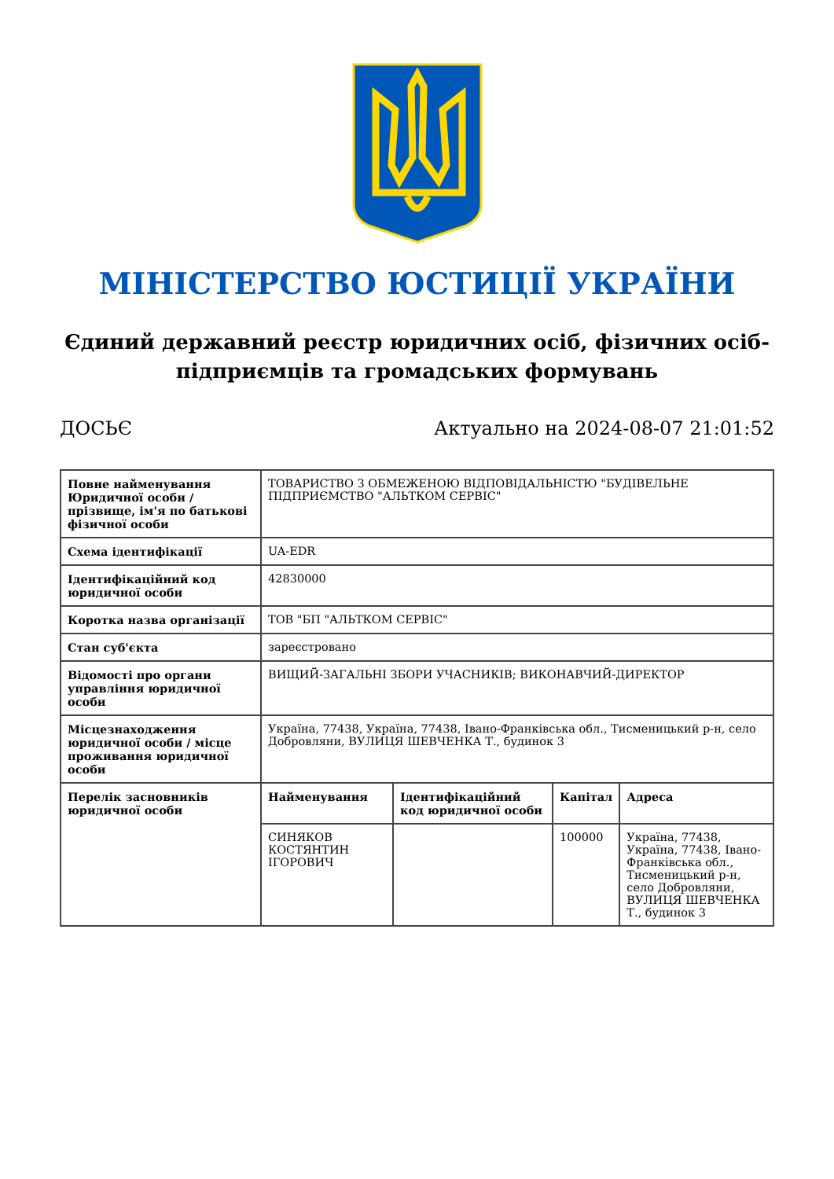МІНІСТЕРСТВО ЮСТИЦІЇ УКРАЇНИ
Єдиний державний реєстр юридичних осіб, фізичних осіб-підприємців та громадських формувань
ДОСЬЄ Актуально на 2024-08-07 21:01:52
| Повне найменування Юридичної особи / прізвище, ім'я по батькові фізичної особи | ТОВАРИСТВО З ОБМЕЖЕНОЮ ВІДПОВІДАЛЬНІСТЮ "БУДІВЕЛЬНЕ ПІДПРИЄМСТВО "АЛЬТКОМ СЕРВІС" |
| Схема ідентифікації | UA-EDR |
| Ідентифікаційний код юридичної особи | 42830000 |
| Коротка назва організації | ТОВ "БП "АЛЬТКОМ СЕРВІС" |
| Стан суб'єкта | зареєстровано |
| Відомості про органи управління юридичної особи | ВИЩИЙ-ЗАГАЛЬНІ ЗБОРИ УЧАСНИКІВ; ВИКОНАВЧИЙ-ДИРЕКТОР |
| Місцезнаходження юридичної особи / місце проживання юридичної особи | Україна, 77438, Україна, 77438, Івано-Франківська обл., Тисменицький р-н, село Добровляни, ВУЛИЦЯ ШЕВЧЕНКА Т., будинок 3 |
| Перелік засновників юридичної особи | / Найменування / Ідентифікаційний код юридичної особи / Капітал / Адреса / / --- / --- / --- / --- / / СИНЯКОВ КОСТЯНТИН ІГОРОВИЧ / / 100000 / Україна, 77438, Україна, 77438, Івано-Франківська обл., Тисменицький р-н, село Добровляни, ВУЛИЦЯ ШЕВЧЕНКА Т., будинок 3 / |